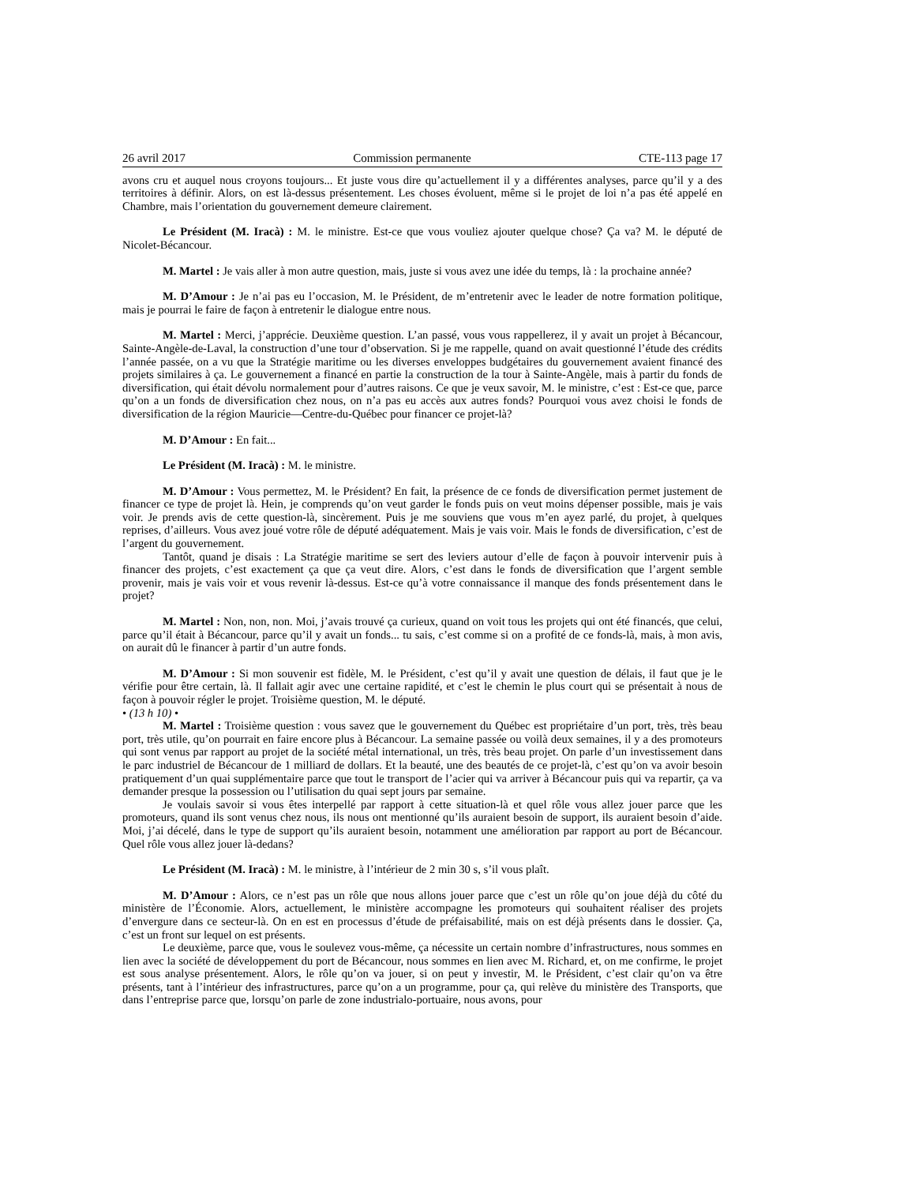26 avril 2017 Commission permanente CTE-113 page 17
avons cru et auquel nous croyons toujours... Et juste vous dire qu’actuellement il y a différentes analyses, parce qu’il y a des territoires à définir. Alors, on est là-dessus présentement. Les choses évoluent, même si le projet de loi n’a pas été appelé en Chambre, mais l’orientation du gouvernement demeure clairement.
Le Président (M. Iracà) : M. le ministre. Est-ce que vous vouliez ajouter quelque chose? Ça va? M. le député de Nicolet-Bécancour.
M. Martel : Je vais aller à mon autre question, mais, juste si vous avez une idée du temps, là : la prochaine année?
M. D’Amour : Je n’ai pas eu l’occasion, M. le Président, de m’entretenir avec le leader de notre formation politique, mais je pourrai le faire de façon à entretenir le dialogue entre nous.
M. Martel : Merci, j’apprécie. Deuxième question. L’an passé, vous vous rappellerez, il y avait un projet à Bécancour, Sainte-Angèle-de-Laval, la construction d’une tour d’observation. Si je me rappelle, quand on avait questionné l’étude des crédits l’année passée, on a vu que la Stratégie maritime ou les diverses enveloppes budgétaires du gouvernement avaient financé des projets similaires à ça. Le gouvernement a financé en partie la construction de la tour à Sainte-Angèle, mais à partir du fonds de diversification, qui était dévolu normalement pour d’autres raisons. Ce que je veux savoir, M. le ministre, c’est : Est-ce que, parce qu’on a un fonds de diversification chez nous, on n’a pas eu accès aux autres fonds? Pourquoi vous avez choisi le fonds de diversification de la région Mauricie—Centre-du-Québec pour financer ce projet-là?
M. D’Amour : En fait...
Le Président (M. Iracà) : M. le ministre.
M. D’Amour : Vous permettez, M. le Président? En fait, la présence de ce fonds de diversification permet justement de financer ce type de projet là. Hein, je comprends qu’on veut garder le fonds puis on veut moins dépenser possible, mais je vais voir. Je prends avis de cette question-là, sincèrement. Puis je me souviens que vous m’en ayez parlé, du projet, à quelques reprises, d’ailleurs. Vous avez joué votre rôle de député adéquatement. Mais je vais voir. Mais le fonds de diversification, c’est de l’argent du gouvernement.
Tantôt, quand je disais : La Stratégie maritime se sert des leviers autour d’elle de façon à pouvoir intervenir puis à financer des projets, c’est exactement ça que ça veut dire. Alors, c’est dans le fonds de diversification que l’argent semble provenir, mais je vais voir et vous revenir là-dessus. Est-ce qu’à votre connaissance il manque des fonds présentement dans le projet?
M. Martel : Non, non, non. Moi, j’avais trouvé ça curieux, quand on voit tous les projets qui ont été financés, que celui, parce qu’il était à Bécancour, parce qu’il y avait un fonds... tu sais, c’est comme si on a profité de ce fonds-là, mais, à mon avis, on aurait dû le financer à partir d’un autre fonds.
M. D’Amour : Si mon souvenir est fidèle, M. le Président, c’est qu’il y avait une question de délais, il faut que je le vérifie pour être certain, là. Il fallait agir avec une certaine rapidité, et c’est le chemin le plus court qui se présentait à nous de façon à pouvoir régler le projet. Troisième question, M. le député.
• (13 h 10) •
M. Martel : Troisième question : vous savez que le gouvernement du Québec est propriétaire d’un port, très, très beau port, très utile, qu’on pourrait en faire encore plus à Bécancour. La semaine passée ou voilà deux semaines, il y a des promoteurs qui sont venus par rapport au projet de la société métal international, un très, très beau projet. On parle d’un investissement dans le parc industriel de Bécancour de 1 milliard de dollars. Et la beauté, une des beautés de ce projet-là, c’est qu’on va avoir besoin pratiquement d’un quai supplémentaire parce que tout le transport de l’acier qui va arriver à Bécancour puis qui va repartir, ça va demander presque la possession ou l’utilisation du quai sept jours par semaine.
Je voulais savoir si vous êtes interpellé par rapport à cette situation-là et quel rôle vous allez jouer parce que les promoteurs, quand ils sont venus chez nous, ils nous ont mentionné qu’ils auraient besoin de support, ils auraient besoin d’aide. Moi, j’ai décelé, dans le type de support qu’ils auraient besoin, notamment une amélioration par rapport au port de Bécancour. Quel rôle vous allez jouer là-dedans?
Le Président (M. Iracà) : M. le ministre, à l’intérieur de 2 min 30 s, s’il vous plaît.
M. D’Amour : Alors, ce n’est pas un rôle que nous allons jouer parce que c’est un rôle qu’on joue déjà du côté du ministère de l’Économie. Alors, actuellement, le ministère accompagne les promoteurs qui souhaitent réaliser des projets d’envergure dans ce secteur-là. On en est en processus d’étude de préfaisabilité, mais on est déjà présents dans le dossier. Ça, c’est un front sur lequel on est présents.
Le deuxième, parce que, vous le soulevez vous-même, ça nécessite un certain nombre d’infrastructures, nous sommes en lien avec la société de développement du port de Bécancour, nous sommes en lien avec M. Richard, et, on me confirme, le projet est sous analyse présentement. Alors, le rôle qu’on va jouer, si on peut y investir, M. le Président, c’est clair qu’on va être présents, tant à l’intérieur des infrastructures, parce qu’on a un programme, pour ça, qui relève du ministère des Transports, que dans l’entreprise parce que, lorsqu’on parle de zone industrialo-portuaire, nous avons, pour